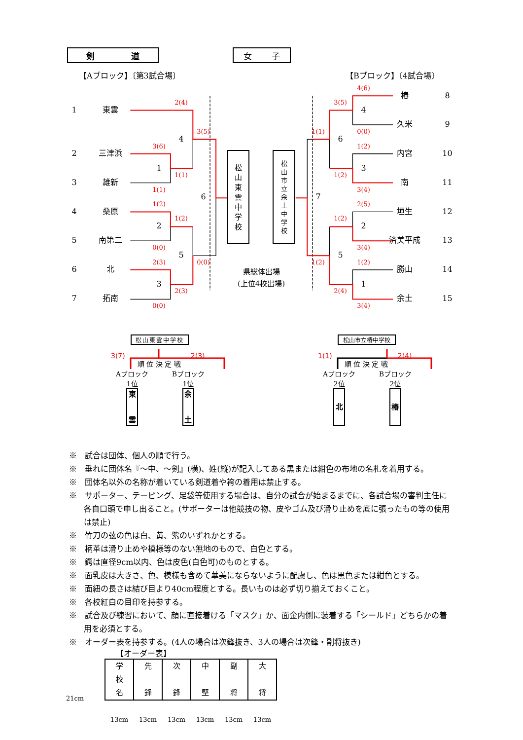剣 道 女 子
【Aブロック】〔第3試合場〕 【Bブロック】〔4試合場〕
4(6)
椿
8
2(4)
3(5)
1
東雲
4
久米
9
3(5)
1(1)
0(0)
4
6
3(6)
1(2)
2
三津浜
松山東雲中学校
松山市立余土中学校
内宮
10
1
3
1(1)
1(2)
3
雄新
南
11
1(1)
3(4)
6
7
1(2)
2(5)
4
桑原
垣生
12
1(2)
1(2)
2
2
5
南第二
済美平成
13
0(0)
3(4)
5
5
2(3)
0(0)
1(2)
1(2)
6
北
県総体出場
(上位4校出場)
勝山
14
3
1
2(3)
2(4)
7
拓南
余土
15
0(0)
3(4)
松山東雲中学校
3(7) 順 位 決 定 戦 2(3)
Aブロック
1位
東雲
Bブロック
1位
余土
松山市立椿中学校
1(1) 順 位 決 定 戦 2(4)
Aブロック
2位
北
Bブロック
2位
椿
※　試合は団体、個人の順で行う。
※　垂れに団体名『～中、～剣』(横)、姓(縦)が記入してある黒または紺色の布地の名札を着用する。
※　団体名以外の名称が着いている剣道着や袴の着用は禁止する。
※　サポーター、テーピング、足袋等使用する場合は、自分の試合が始まるまでに、各試合場の審判主任に各自口頭で申し出ること。(サポーターは他競技の物、皮やゴム及び滑り止めを底に張ったもの等の使用は禁止)
※　竹刀の弦の色は白、黄、紫のいずれかとする。
※　柄革は滑り止めや模様等のない無地のもので、白色とする。
※　鍔は直径9cm以内、色は皮色(白色可)のものとする。
※　面乳皮は大きさ、色、模様も含めて華美にならないように配慮し、色は黒色または紺色とする。
※　面紐の長さは結び目より40cm程度とする。長いものは必ず切り揃えておくこと。
※　各校紅白の目印を持参する。
※　試合及び練習において、顔に直接着ける「マスク」か、面金内側に装着する「シールド」どちらかの着用を必須とする。
※　オーダー表を持参する。(4人の場合は次鋒抜き、3人の場合は次鋒・副将抜き)
【オーダー表】
21cm
| 学 校 名 | 先 鋒 | 次 鋒 | 中 堅 | 副 将 | 大 将 |
| 13cm | 13cm | 13cm | 13cm | 13cm | 13cm |